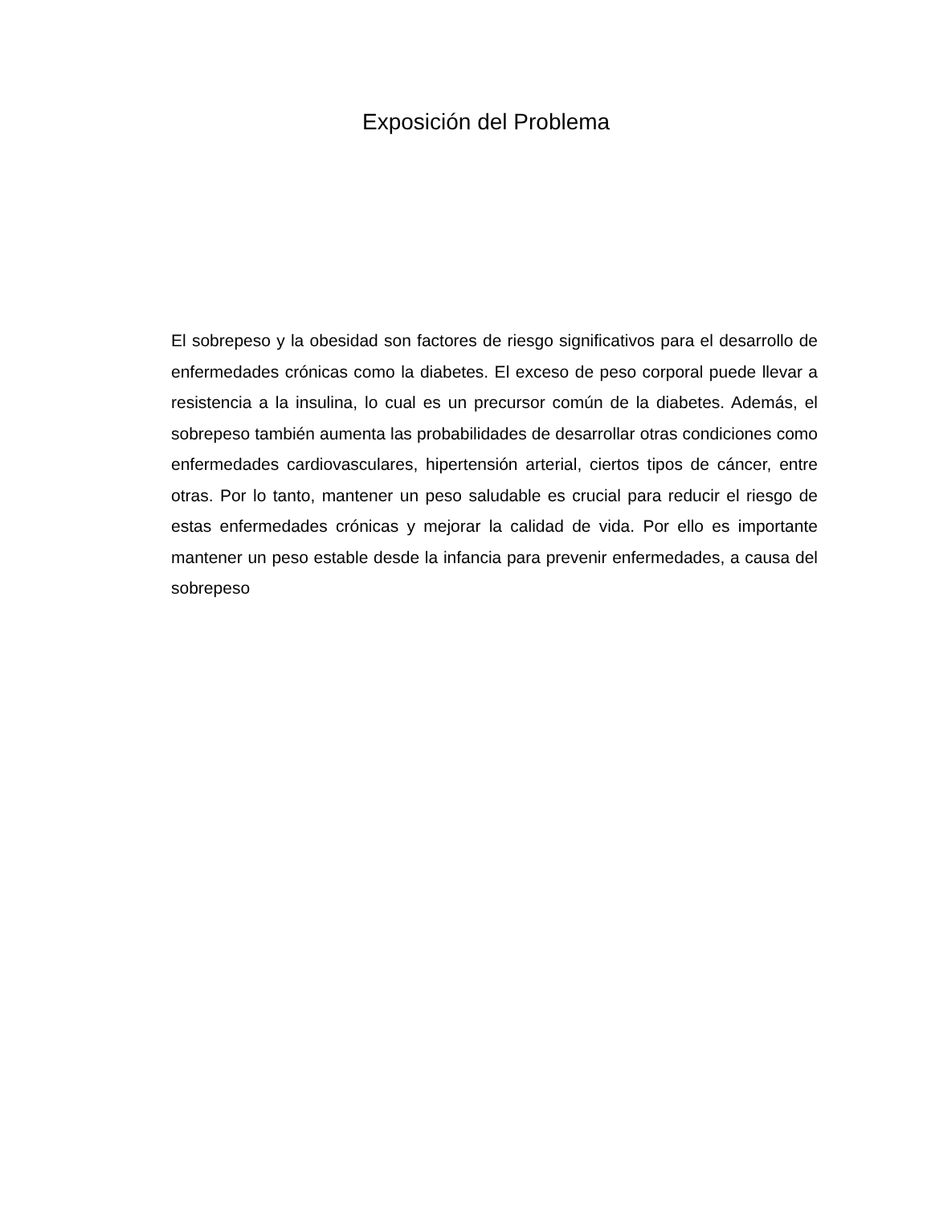Exposición del Problema
El sobrepeso y la obesidad son factores de riesgo significativos para el desarrollo de enfermedades crónicas como la diabetes. El exceso de peso corporal puede llevar a resistencia a la insulina, lo cual es un precursor común de la diabetes. Además, el sobrepeso también aumenta las probabilidades de desarrollar otras condiciones como enfermedades cardiovasculares, hipertensión arterial, ciertos tipos de cáncer, entre otras. Por lo tanto, mantener un peso saludable es crucial para reducir el riesgo de estas enfermedades crónicas y mejorar la calidad de vida. Por ello es importante mantener un peso estable desde la infancia para prevenir enfermedades, a causa del sobrepeso